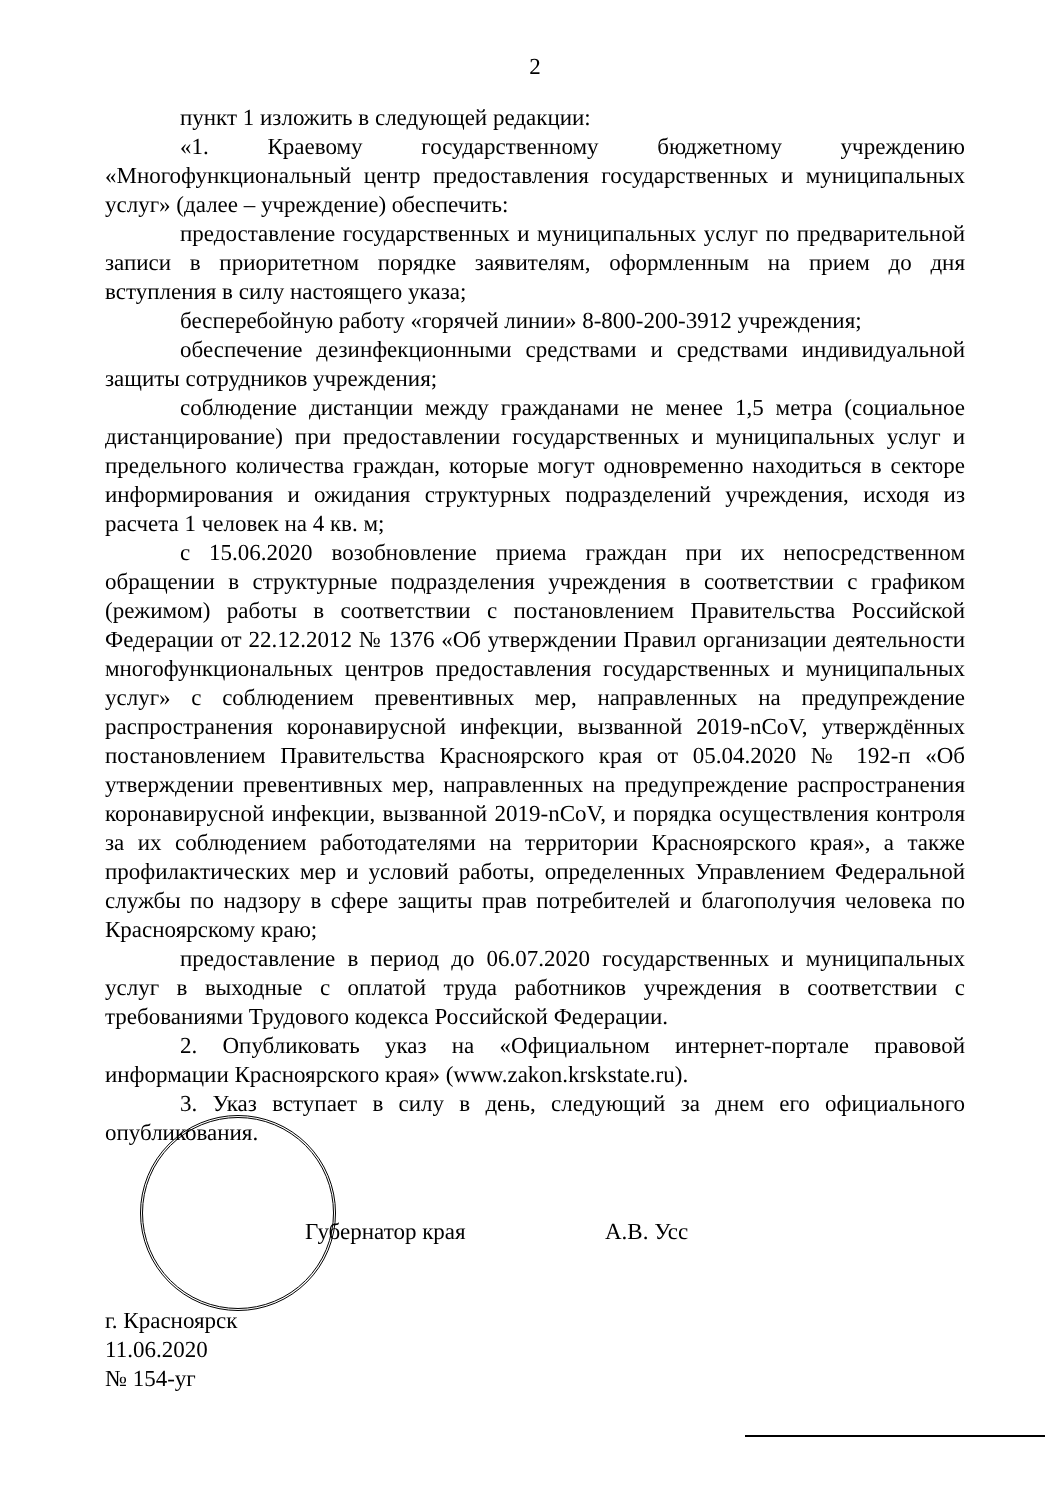2
пункт 1 изложить в следующей редакции:
«1. Краевому государственному бюджетному учреждению «Многофункциональный центр предоставления государственных и муниципальных услуг» (далее – учреждение) обеспечить:
предоставление государственных и муниципальных услуг по предварительной записи в приоритетном порядке заявителям, оформленным на прием до дня вступления в силу настоящего указа;
бесперебойную работу «горячей линии» 8-800-200-3912 учреждения;
обеспечение дезинфекционными средствами и средствами индивидуальной защиты сотрудников учреждения;
соблюдение дистанции между гражданами не менее 1,5 метра (социальное дистанцирование) при предоставлении государственных и муниципальных услуг и предельного количества граждан, которые могут одновременно находиться в секторе информирования и ожидания структурных подразделений учреждения, исходя из расчета 1 человек на 4 кв. м;
с 15.06.2020 возобновление приема граждан при их непосредственном обращении в структурные подразделения учреждения в соответствии с графиком (режимом) работы в соответствии с постановлением Правительства Российской Федерации от 22.12.2012 № 1376 «Об утверждении Правил организации деятельности многофункциональных центров предоставления государственных и муниципальных услуг» с соблюдением превентивных мер, направленных на предупреждение распространения коронавирусной инфекции, вызванной 2019-nCoV, утверждённых постановлением Правительства Красноярского края от 05.04.2020 № 192-п «Об утверждении превентивных мер, направленных на предупреждение распространения коронавирусной инфекции, вызванной 2019-nCoV, и порядка осуществления контроля за их соблюдением работодателями на территории Красноярского края», а также профилактических мер и условий работы, определенных Управлением Федеральной службы по надзору в сфере защиты прав потребителей и благополучия человека по Красноярскому краю;
предоставление в период до 06.07.2020 государственных и муниципальных услуг в выходные с оплатой труда работников учреждения в соответствии с требованиями Трудового кодекса Российской Федерации.
2. Опубликовать указ на «Официальном интернет-портале правовой информации Красноярского края» (www.zakon.krskstate.ru).
3. Указ вступает в силу в день, следующий за днем его официального опубликования.
Губернатор края А.В. Усс
г. Красноярск
11.06.2020
№ 154-уг